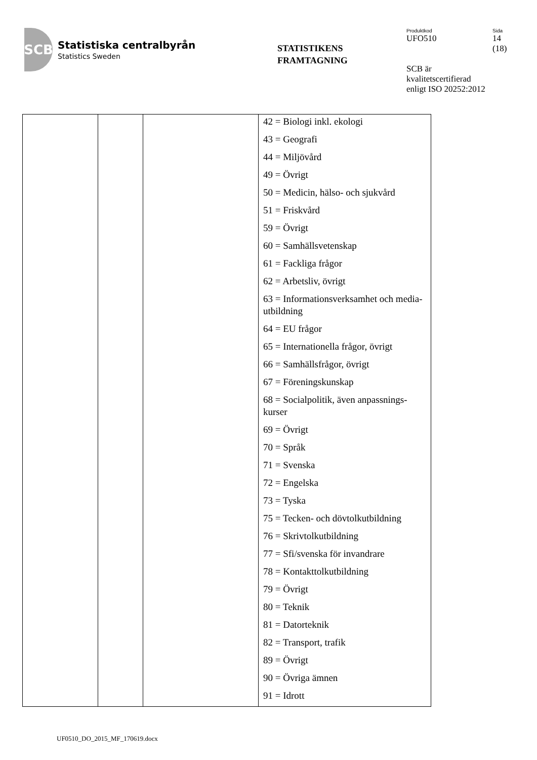SCB
Statistiska centralbyrån
Statistics Sweden
STATISTIKENS
FRAMTAGNING
Produktkod
UFO510
SCB är kvalitetscertifierad enligt ISO 20252:2012
Sida
14
(18)
| | | | 42 = Biologi inkl. ekologi 43 = Geografi 44 = Miljövård 49 = Övrigt 50 = Medicin, hälso- och sjukvård 51 = Friskvård 59 = Övrigt 60 = Samhällsvetenskap 61 = Fackliga frågor 62 = Arbetsliv, övrigt 63 = Informationsverksamhet och media-utbildning 64 = EU frågor 65 = Internationella frågor, övrigt 66 = Samhällsfrågor, övrigt 67 = Föreningskunskap 68 = Socialpolitik, även anpassnings-kurser 69 = Övrigt 70 = Språk 71 = Svenska 72 = Engelska 73 = Tyska 75 = Tecken- och dövtolkutbildning 76 = Skrivtolkutbildning 77 = Sfi/svenska för invandrare 78 = Kontakttolkutbildning 79 = Övrigt 80 = Teknik 81 = Datorteknik 82 = Transport, trafik 89 = Övrigt 90 = Övriga ämnen 91 = Idrott |
UF0510_DO_2015_MF_170619.docx